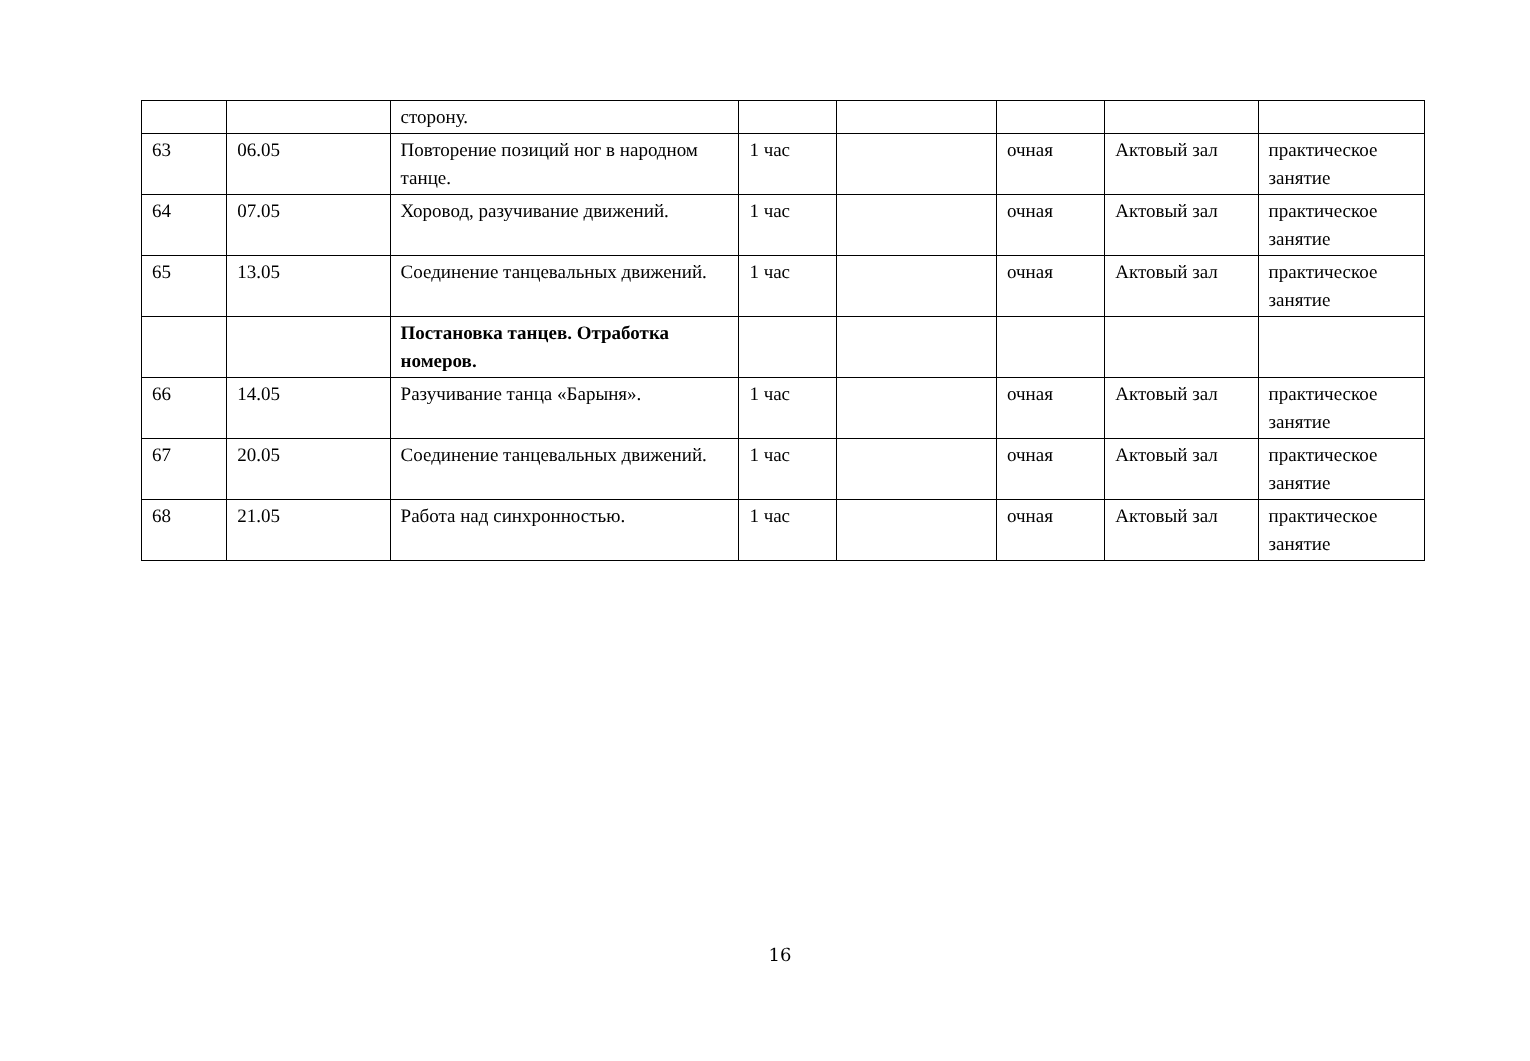| | | сторону. | | | | | |
| 63 | 06.05 | Повторение позиций ног в народном танце. | 1 час | | очная | Актовый зал | практическое занятие |
| 64 | 07.05 | Хоровод, разучивание движений. | 1 час | | очная | Актовый зал | практическое занятие |
| 65 | 13.05 | Соединение танцевальных движений. | 1 час | | очная | Актовый зал | практическое занятие |
| | | Постановка танцев. Отработка номеров. | | | | | |
| 66 | 14.05 | Разучивание танца «Барыня». | 1 час | | очная | Актовый зал | практическое занятие |
| 67 | 20.05 | Соединение танцевальных движений. | 1 час | | очная | Актовый зал | практическое занятие |
| 68 | 21.05 | Работа над синхронностью. | 1 час | | очная | Актовый зал | практическое занятие |
16